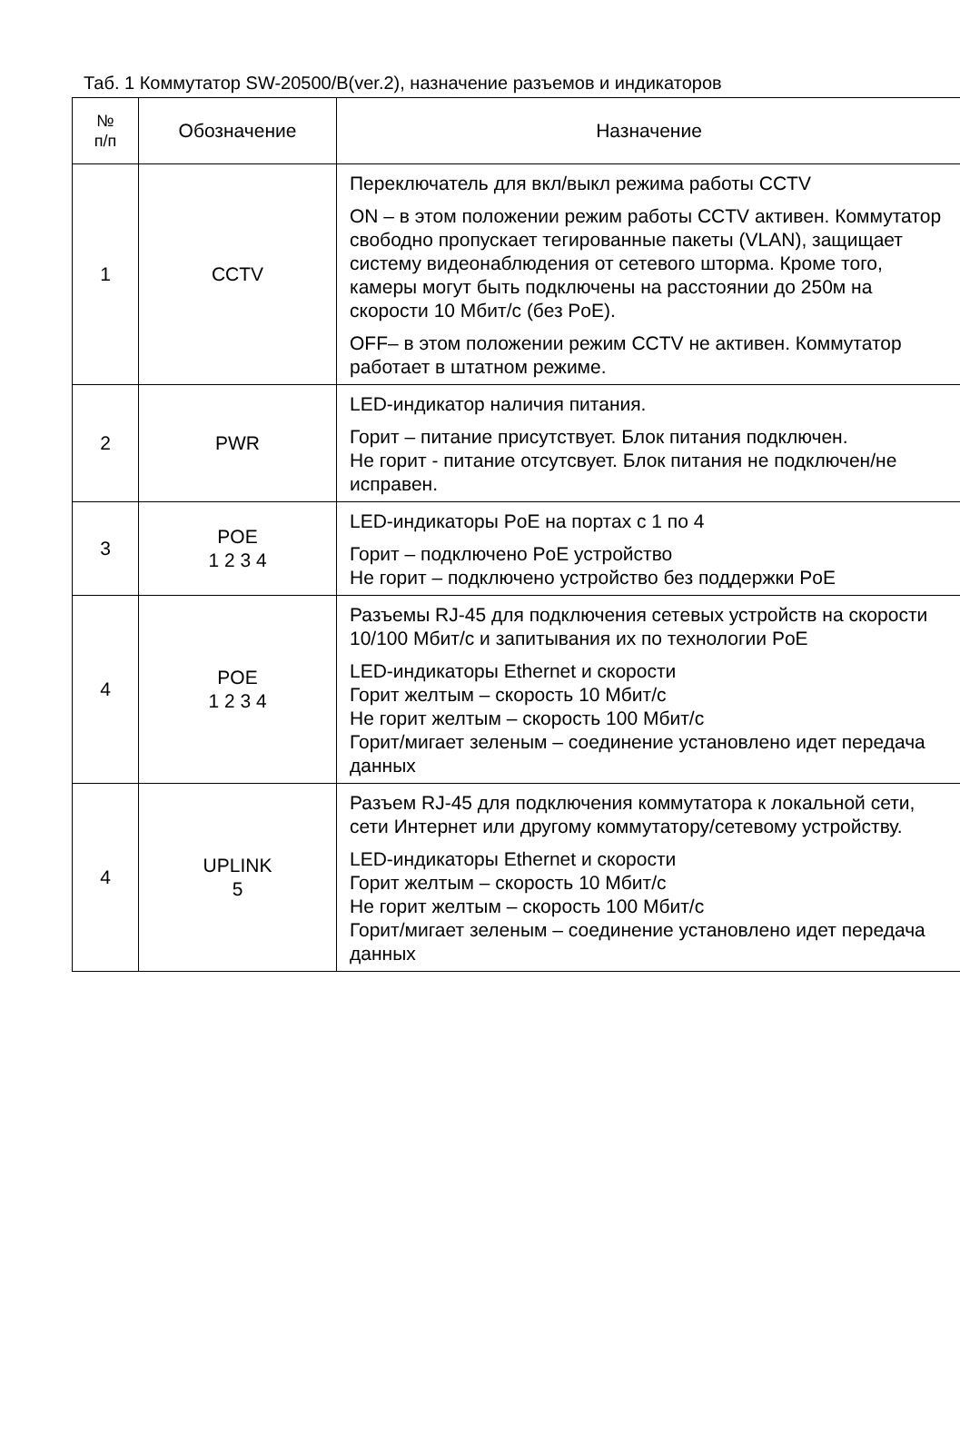Таб. 1 Коммутатор SW-20500/B(ver.2), назначение разъемов и индикаторов
| № п/п | Обозначение | Назначение |
| --- | --- | --- |
| 1 | CCTV | Переключатель для вкл/выкл режима работы CCTV ON – в этом положении режим работы CCTV активен. Коммутатор свободно пропускает тегированные пакеты (VLAN), защищает систему видеонаблюдения от сетевого шторма. Кроме того, камеры могут быть подключены на расстоянии до 250м на скорости 10 Мбит/с (без PoE). OFF– в этом положении режим CCTV не активен. Коммутатор работает в штатном режиме. |
| 2 | PWR | LED-индикатор наличия питания. Горит – питание присутствует. Блок питания подключен. Не горит - питание отсутсвует. Блок питания не подключен/не исправен. |
| 3 | POE 1 2 3 4 | LED-индикаторы PoE на портах с 1 по 4 Горит – подключено PoE устройство Не горит – подключено устройство без поддержки PoE |
| 4 | POE 1 2 3 4 | Разъемы RJ-45 для подключения сетевых устройств на скорости 10/100 Мбит/с и запитывания их по технологии PoE LED-индикаторы Ethernet и скорости Горит желтым – скорость 10 Мбит/с Не горит желтым – скорость 100 Мбит/с Горит/мигает зеленым – соединение установлено идет передача данных |
| 4 | UPLINK 5 | Разъем RJ-45 для подключения коммутатора к локальной сети, сети Интернет или другому коммутатору/сетевому устройству. LED-индикаторы Ethernet и скорости Горит желтым – скорость 10 Мбит/с Не горит желтым – скорость 100 Мбит/с Горит/мигает зеленым – соединение установлено идет передача данных |